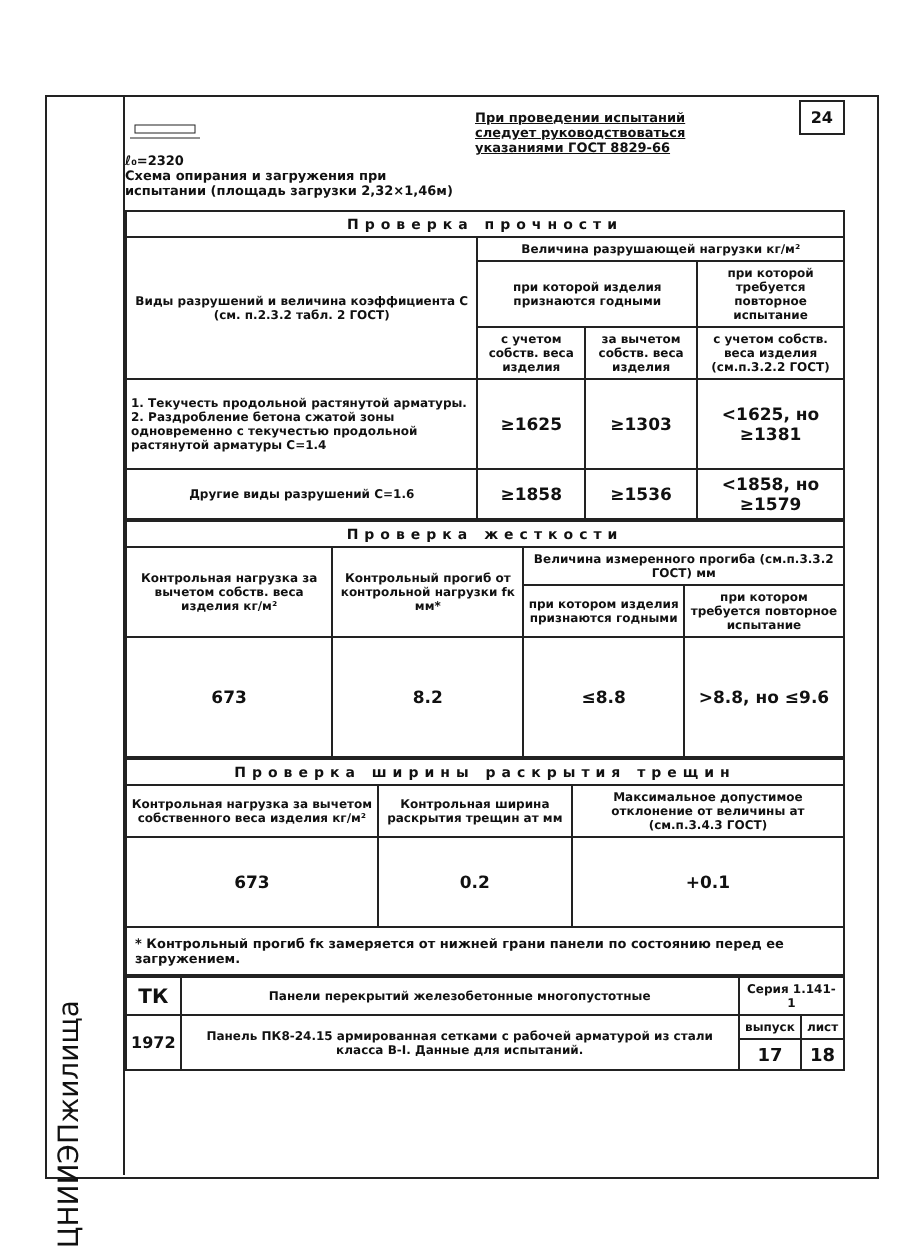ЦНИИЭПжилища
ℓ₀=2320
Схема опирания и загружения при испытании (площадь загрузки 2,32×1,46м)
При проведении испытаний следует руководствоваться указаниями ГОСТ 8829-66
24
| Проверка прочности | | | |
| --- | --- | --- | --- |
| Виды разрушений и величина коэффициента С (см. п.2.3.2 табл. 2 ГОСТ) | Величина разрушающей нагрузки кг/м² | | |
| | при которой изделия признаются годными | | при которой требуется повторное испытание |
| | с учетом собств. веса изделия | за вычетом собств. веса изделия | с учетом собств. веса изделия (см.п.3.2.2 ГОСТ) |
| 1. Текучесть продольной растянутой арматуры. 2. Раздробление бетона сжатой зоны одновременно с текучестью продольной растянутой арматуры С=1.4 | ≥1625 | ≥1303 | <1625, но ≥1381 |
| Другие виды разрушений С=1.6 | ≥1858 | ≥1536 | <1858, но ≥1579 |
| Проверка жесткости | | | |
| --- | --- | --- | --- |
| Контрольная нагрузка за вычетом собств. веса изделия кг/м² | Контрольный прогиб от контрольной нагрузки fк мм* | Величина измеренного прогиба (см.п.3.3.2 ГОСТ) мм | |
| | | при котором изделия признаются годными | при котором требуется повторное испытание |
| 673 | 8.2 | ≤8.8 | >8.8, но ≤9.6 |
| Проверка ширины раскрытия трещин | | |
| --- | --- | --- |
| Контрольная нагрузка за вычетом собственного веса изделия кг/м² | Контрольная ширина раскрытия трещин aт мм | Максимальное допустимое отклонение от величины aт (см.п.3.4.3 ГОСТ) |
| 673 | 0.2 | +0.1 |
* Контрольный прогиб fк замеряется от нижней грани панели по состоянию перед ее загружением.
| ТК | Панели перекрытий железобетонные многопустотные | Серия 1.141-1 | |
| 1972 | Панель ПК8-24.15 армированная сетками с рабочей арматурой из стали класса В-I. Данные для испытаний. | выпуск | лист |
| | | 17 | 18 |